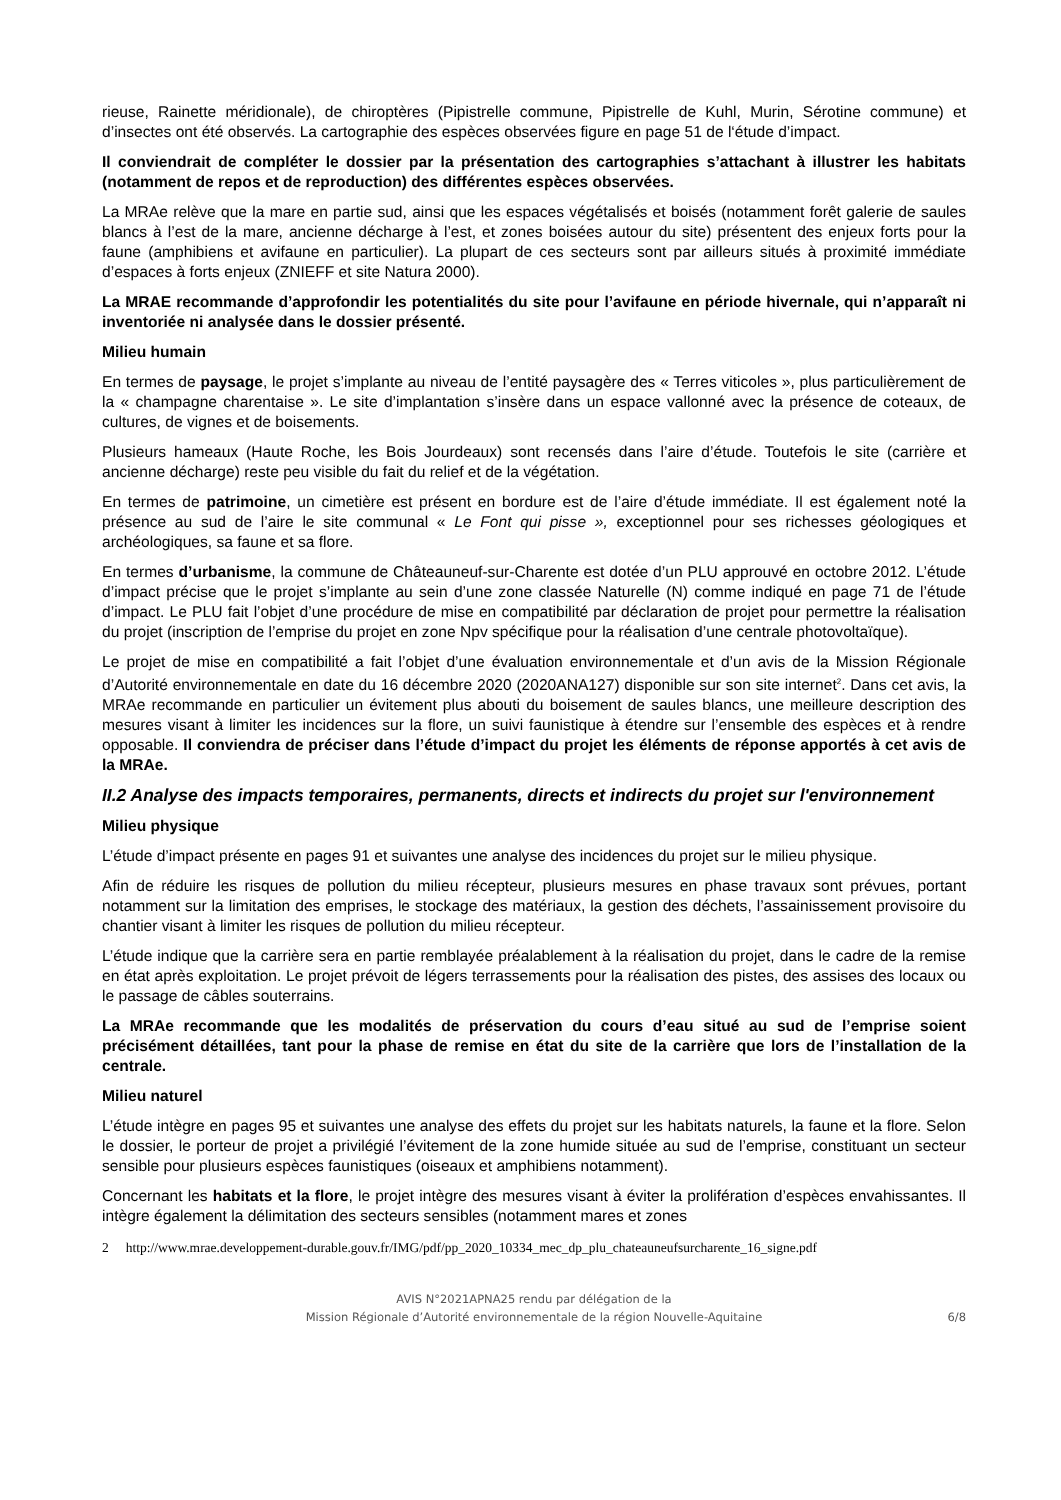rieuse, Rainette méridionale), de chiroptères (Pipistrelle commune, Pipistrelle de Kuhl, Murin, Sérotine commune) et d’insectes ont été observés. La cartographie des espèces observées figure en page 51 de l‘étude d’impact.
Il conviendrait de compléter le dossier par la présentation des cartographies s’attachant à illustrer les habitats (notamment de repos et de reproduction) des différentes espèces observées.
La MRAe relève que la mare en partie sud, ainsi que les espaces végétalisés et boisés (notamment forêt galerie de saules blancs à l’est de la mare, ancienne décharge à l’est, et zones boisées autour du site) présentent des enjeux forts pour la faune (amphibiens et avifaune en particulier). La plupart de ces secteurs sont par ailleurs situés à proximité immédiate d’espaces à forts enjeux (ZNIEFF et site Natura 2000).
La MRAE recommande d’approfondir les potentialités du site pour l’avifaune en période hivernale, qui n’apparaît ni inventoriée ni analysée dans le dossier présenté.
Milieu humain
En termes de paysage, le projet s’implante au niveau de l’entité paysagère des « Terres viticoles », plus particulièrement de la « champagne charentaise ». Le site d’implantation s’insère dans un espace vallonné avec la présence de coteaux, de cultures, de vignes et de boisements.
Plusieurs hameaux (Haute Roche, les Bois Jourdeaux) sont recensés dans l’aire d’étude. Toutefois le site (carrière et ancienne décharge) reste peu visible du fait du relief et de la végétation.
En termes de patrimoine, un cimetière est présent en bordure est de l’aire d’étude immédiate. Il est également noté la présence au sud de l’aire le site communal « Le Font qui pisse », exceptionnel pour ses richesses géologiques et archéologiques, sa faune et sa flore.
En termes d’urbanisme, la commune de Châteauneuf-sur-Charente est dotée d’un PLU approuvé en octobre 2012. L’étude d’impact précise que le projet s’implante au sein d’une zone classée Naturelle (N) comme indiqué en page 71 de l’étude d’impact. Le PLU fait l’objet d’une procédure de mise en compatibilité par déclaration de projet pour permettre la réalisation du projet (inscription de l’emprise du projet en zone Npv spécifique pour la réalisation d’une centrale photovoltaïque).
Le projet de mise en compatibilité a fait l’objet d’une évaluation environnementale et d’un avis de la Mission Régionale d’Autorité environnementale en date du 16 décembre 2020 (2020ANA127) disponible sur son site internet<sup>2</sup>. Dans cet avis, la MRAe recommande en particulier un évitement plus abouti du boisement de saules blancs, une meilleure description des mesures visant à limiter les incidences sur la flore, un suivi faunistique à étendre sur l’ensemble des espèces et à rendre opposable. Il conviendra de préciser dans l’étude d’impact du projet les éléments de réponse apportés à cet avis de la MRAe.
II.2 Analyse des impacts temporaires, permanents, directs et indirects du projet sur l'environnement
Milieu physique
L’étude d’impact présente en pages 91 et suivantes une analyse des incidences du projet sur le milieu physique.
Afin de réduire les risques de pollution du milieu récepteur, plusieurs mesures en phase travaux sont prévues, portant notamment sur la limitation des emprises, le stockage des matériaux, la gestion des déchets, l’assainissement provisoire du chantier visant à limiter les risques de pollution du milieu récepteur.
L’étude indique que la carrière sera en partie remblayée préalablement à la réalisation du projet, dans le cadre de la remise en état après exploitation. Le projet prévoit de légers terrassements pour la réalisation des pistes, des assises des locaux ou le passage de câbles souterrains.
La MRAe recommande que les modalités de préservation du cours d’eau situé au sud de l’emprise soient précisément détaillées, tant pour la phase de remise en état du site de la carrière que lors de l’installation de la centrale.
Milieu naturel
L’étude intègre en pages 95 et suivantes une analyse des effets du projet sur les habitats naturels, la faune et la flore. Selon le dossier, le porteur de projet a privilégié l’évitement de la zone humide située au sud de l’emprise, constituant un secteur sensible pour plusieurs espèces faunistiques (oiseaux et amphibiens notamment).
Concernant les habitats et la flore, le projet intègre des mesures visant à éviter la prolifération d’espèces envahissantes. Il intègre également la délimitation des secteurs sensibles (notamment mares et zones
2 http://www.mrae.developpement-durable.gouv.fr/IMG/pdf/pp_2020_10334_mec_dp_plu_chateauneufsurcharente_16_signe.pdf
AVIS N°2021APNA25 rendu par délégation de la
Mission Régionale d’Autorité environnementale de la région Nouvelle-Aquitaine
6/8